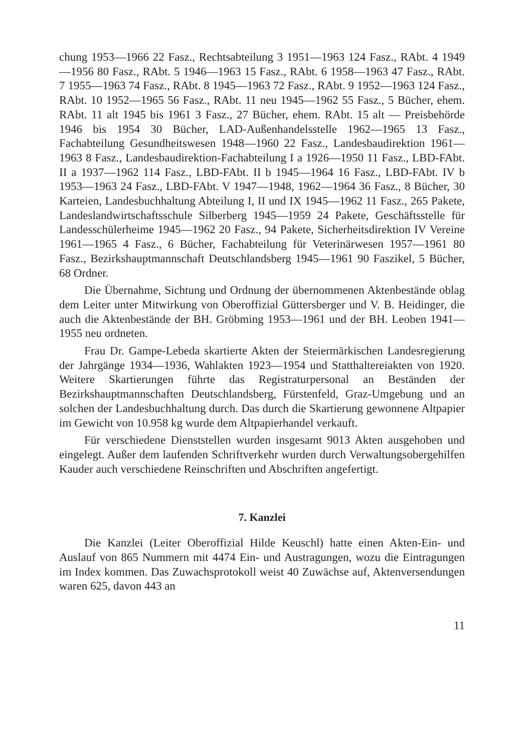chung 1953—1966 22 Fasz., Rechtsabteilung 3 1951—1963 124 Fasz., RAbt. 4 1949—1956 80 Fasz., RAbt. 5 1946—1963 15 Fasz., RAbt. 6 1958—1963 47 Fasz., RAbt. 7 1955—1963 74 Fasz., RAbt. 8 1945—1963 72 Fasz., RAbt. 9 1952—1963 124 Fasz., RAbt. 10 1952—1965 56 Fasz., RAbt. 11 neu 1945—1962 55 Fasz., 5 Bücher, ehem. RAbt. 11 alt 1945 bis 1961 3 Fasz., 27 Bücher, ehem. RAbt. 15 alt — Preisbehörde 1946 bis 1954 30 Bücher, LAD-Außenhandelsstelle 1962—1965 13 Fasz., Fachabteilung Gesundheitswesen 1948—1960 22 Fasz., Landesbaudirektion 1961—1963 8 Fasz., Landesbaudirektion-Fachabteilung I a 1926—1950 11 Fasz., LBD-FAbt. II a 1937—1962 114 Fasz., LBD-FAbt. II b 1945—1964 16 Fasz., LBD-FAbt. IV b 1953—1963 24 Fasz., LBD-FAbt. V 1947—1948, 1962—1964 36 Fasz., 8 Bücher, 30 Karteien, Landesbuchhaltung Abteilung I, II und IX 1945—1962 11 Fasz., 265 Pakete, Landeslandwirtschaftsschule Silberberg 1945—1959 24 Pakete, Geschäftsstelle für Landesschülerheime 1945—1962 20 Fasz., 94 Pakete, Sicherheitsdirektion IV Vereine 1961—1965 4 Fasz., 6 Bücher, Fachabteilung für Veterinärwesen 1957—1961 80 Fasz., Bezirkshauptmannschaft Deutschlandsberg 1945—1961 90 Faszikel, 5 Bücher, 68 Ordner.
Die Übernahme, Sichtung und Ordnung der übernommenen Aktenbestände oblag dem Leiter unter Mitwirkung von Oberoffizial Güttersberger und V. B. Heidinger, die auch die Aktenbestände der BH. Gröbming 1953—1961 und der BH. Leoben 1941—1955 neu ordneten.
Frau Dr. Gampe-Lebeda skartierte Akten der Steiermärkischen Landesregierung der Jahrgänge 1934—1936, Wahlakten 1923—1954 und Statthaltereiakten von 1920. Weitere Skartierungen führte das Registraturpersonal an Beständen der Bezirkshauptmannschaften Deutschlandsberg, Fürstenfeld, Graz-Umgebung und an solchen der Landesbuchhaltung durch. Das durch die Skartierung gewonnene Altpapier im Gewicht von 10.958 kg wurde dem Altpapierhandel verkauft.
Für verschiedene Dienststellen wurden insgesamt 9013 Akten ausgehoben und eingelegt. Außer dem laufenden Schriftverkehr wurden durch Verwaltungsobergehilfen Kauder auch verschiedene Reinschriften und Abschriften angefertigt.
7. Kanzlei
Die Kanzlei (Leiter Oberoffizial Hilde Keuschl) hatte einen Akten-Ein- und Auslauf von 865 Nummern mit 4474 Ein- und Austragungen, wozu die Eintragungen im Index kommen. Das Zuwachsprotokoll weist 40 Zuwächse auf, Aktenversendungen waren 625, davon 443 an
11